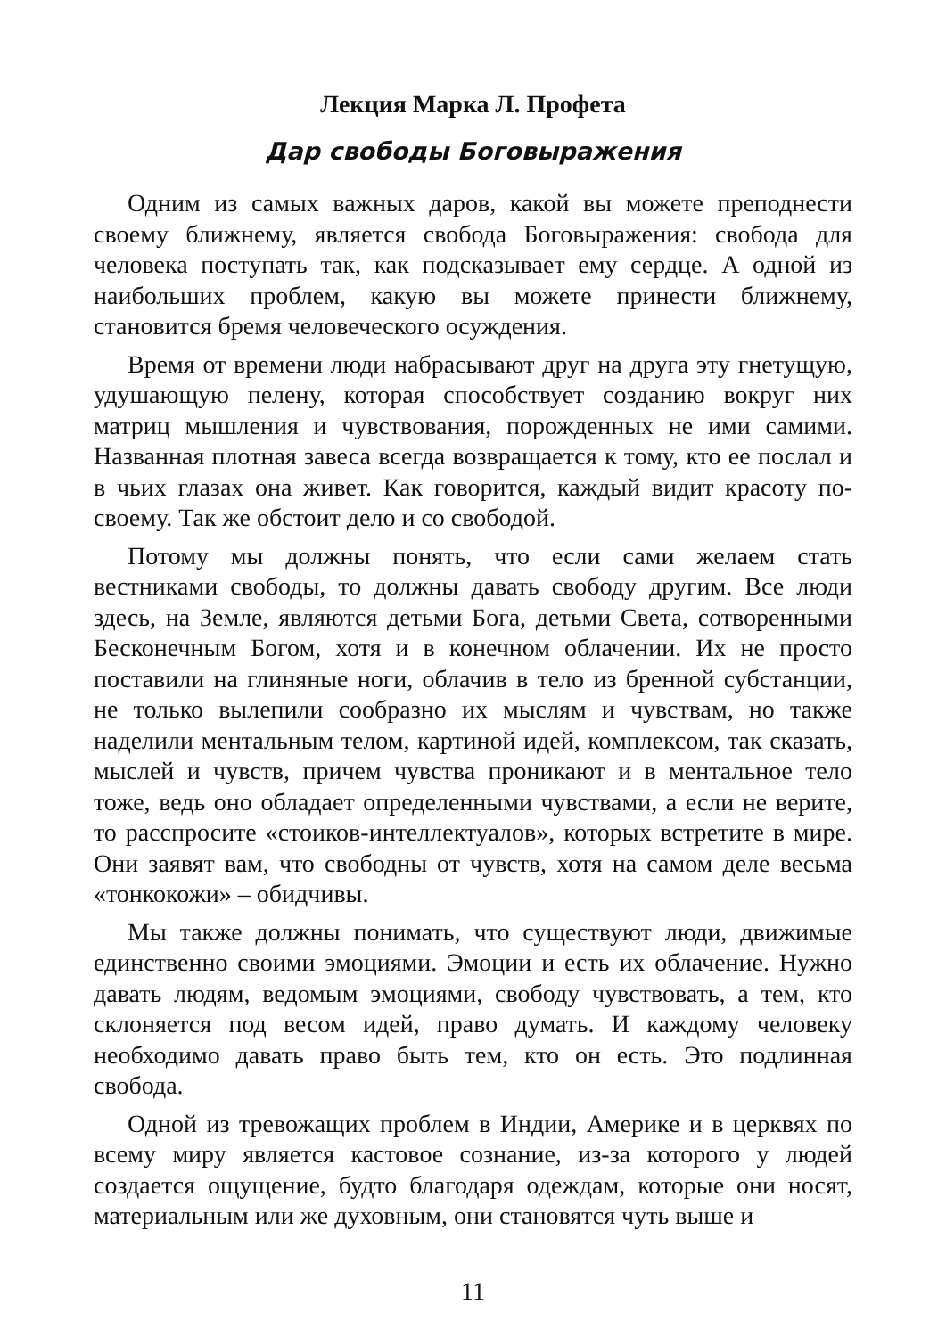Лекция Марка Л. Профета
Дар свободы Боговыражения
Одним из самых важных даров, какой вы можете преподнести своему ближнему, является свобода Боговыражения: свобода для человека поступать так, как подсказывает ему сердце. А одной из наибольших проблем, какую вы можете принести ближнему, становится бремя человеческого осуждения.
Время от времени люди набрасывают друг на друга эту гнетущую, удушающую пелену, которая способствует созданию вокруг них матриц мышления и чувствования, порожденных не ими самими. Названная плотная завеса всегда возвращается к тому, кто ее послал и в чьих глазах она живет. Как говорится, каждый видит красоту по-своему. Так же обстоит дело и со свободой.
Потому мы должны понять, что если сами желаем стать вестниками свободы, то должны давать свободу другим. Все люди здесь, на Земле, являются детьми Бога, детьми Света, сотворенными Бесконечным Богом, хотя и в конечном облачении. Их не просто поставили на глиняные ноги, облачив в тело из бренной субстанции, не только вылепили сообразно их мыслям и чувствам, но также наделили ментальным телом, картиной идей, комплексом, так сказать, мыслей и чувств, причем чувства проникают и в ментальное тело тоже, ведь оно обладает определенными чувствами, а если не верите, то расспросите «стоиков-интеллектуалов», которых встретите в мире. Они заявят вам, что свободны от чувств, хотя на самом деле весьма «тонкокожи» – обидчивы.
Мы также должны понимать, что существуют люди, движимые единственно своими эмоциями. Эмоции и есть их облачение. Нужно давать людям, ведомым эмоциями, свободу чувствовать, а тем, кто склоняется под весом идей, право думать. И каждому человеку необходимо давать право быть тем, кто он есть. Это подлинная свобода.
Одной из тревожащих проблем в Индии, Америке и в церквях по всему миру является кастовое сознание, из-за которого у людей создается ощущение, будто благодаря одеждам, которые они носят, материальным или же духовным, они становятся чуть выше и
11